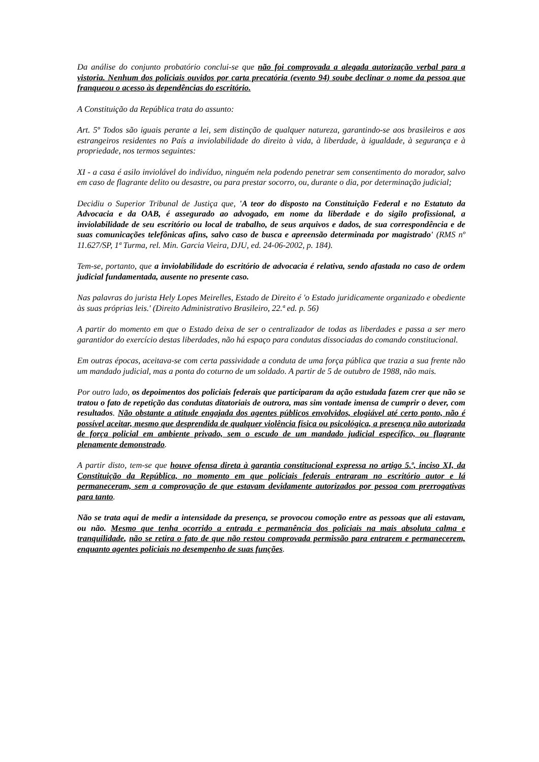Da análise do conjunto probatório conclui-se que não foi comprovada a alegada autorização verbal para a vistoria. Nenhum dos policiais ouvidos por carta precatória (evento 94) soube declinar o nome da pessoa que franqueou o acesso às dependências do escritório.
A Constituição da República trata do assunto:
Art. 5º Todos são iguais perante a lei, sem distinção de qualquer natureza, garantindo-se aos brasileiros e aos estrangeiros residentes no País a inviolabilidade do direito à vida, à liberdade, à igualdade, à segurança e à propriedade, nos termos seguintes:
XI - a casa é asilo inviolável do indivíduo, ninguém nela podendo penetrar sem consentimento do morador, salvo em caso de flagrante delito ou desastre, ou para prestar socorro, ou, durante o dia, por determinação judicial;
Decidiu o Superior Tribunal de Justiça que, 'A teor do disposto na Constituição Federal e no Estatuto da Advocacia e da OAB, é assegurado ao advogado, em nome da liberdade e do sigilo profissional, a inviolabilidade de seu escritório ou local de trabalho, de seus arquivos e dados, de sua correspondência e de suas comunicações telefônicas afins, salvo caso de busca e apreensão determinada por magistrado' (RMS nº 11.627/SP, 1ª Turma, rel. Min. Garcia Vieira, DJU, ed. 24-06-2002, p. 184).
Tem-se, portanto, que a inviolabilidade do escritório de advocacia é relativa, sendo afastada no caso de ordem judicial fundamentada, ausente no presente caso.
Nas palavras do jurista Hely Lopes Meirelles, Estado de Direito é 'o Estado juridicamente organizado e obediente às suas próprias leis.' (Direito Administrativo Brasileiro, 22.ª ed. p. 56)
A partir do momento em que o Estado deixa de ser o centralizador de todas as liberdades e passa a ser mero garantidor do exercício destas liberdades, não há espaço para condutas dissociadas do comando constitucional.
Em outras épocas, aceitava-se com certa passividade a conduta de uma força pública que trazia a sua frente não um mandado judicial, mas a ponta do coturno de um soldado. A partir de 5 de outubro de 1988, não mais.
Por outro lado, os depoimentos dos policiais federais que participaram da ação estudada fazem crer que não se tratou o fato de repetição das condutas ditatoriais de outrora, mas sim vontade imensa de cumprir o dever, com resultados. Não obstante a atitude engajada dos agentes públicos envolvidos, elogiável até certo ponto, não é possível aceitar, mesmo que desprendida de qualquer violência física ou psicológica, a presença não autorizada de força policial em ambiente privado, sem o escudo de um mandado judicial específico, ou flagrante plenamente demonstrado.
A partir disto, tem-se que houve ofensa direta à garantia constitucional expressa no artigo 5.º, inciso XI, da Constituição da República, no momento em que policiais federais entraram no escritório autor e lá permaneceram, sem a comprovação de que estavam devidamente autorizados por pessoa com prerrogativas para tanto.
Não se trata aqui de medir a intensidade da presença, se provocou comoção entre as pessoas que ali estavam, ou não. Mesmo que tenha ocorrido a entrada e permanência dos policiais na mais absoluta calma e tranquilidade, não se retira o fato de que não restou comprovada permissão para entrarem e permanecerem, enquanto agentes policiais no desempenho de suas funções.